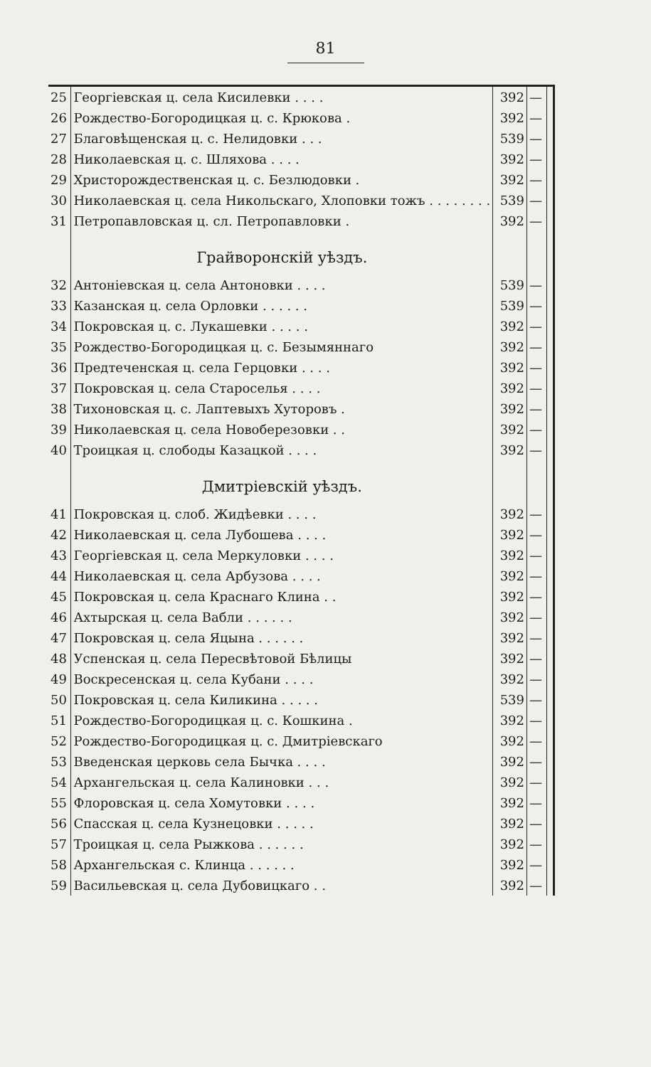81
| 25 | Георгіевская ц. села Кисилевки . . . . | 392 | — | |
| 26 | Рождество-Богородицкая ц. с. Крюкова . | 392 | — | |
| 27 | Благовѣщенская ц. с. Нелидовки . . . | 539 | — | |
| 28 | Николаевская ц. с. Шляхова . . . . | 392 | — | |
| 29 | Христорождественская ц. с. Безлюдовки . | 392 | — | |
| 30 | Николаевская ц. села Никольскаго, Хлоповки тожъ . . . . . . . . | 539 | — | |
| 31 | Петропавловская ц. сл. Петропавловки . | 392 | — | |
| | Грайворонскій уѣздъ. | | | |
| 32 | Антоніевская ц. села Антоновки . . . . | 539 | — | |
| 33 | Казанская ц. села Орловки . . . . . . | 539 | — | |
| 34 | Покровская ц. с. Лукашевки . . . . . | 392 | — | |
| 35 | Рождество-Богородицкая ц. с. Безымяннаго | 392 | — | |
| 36 | Предтеченская ц. села Герцовки . . . . | 392 | — | |
| 37 | Покровская ц. села Староселья . . . . | 392 | — | |
| 38 | Тихоновская ц. с. Лаптевыхъ Хуторовъ . | 392 | — | |
| 39 | Николаевская ц. села Новоберезовки . . | 392 | — | |
| 40 | Троицкая ц. слободы Казацкой . . . . | 392 | — | |
| | Дмитріевскій уѣздъ. | | | |
| 41 | Покровская ц. слоб. Жидѣевки . . . . | 392 | — | |
| 42 | Николаевская ц. села Лубошева . . . . | 392 | — | |
| 43 | Георгіевская ц. села Меркуловки . . . . | 392 | — | |
| 44 | Николаевская ц. села Арбузова . . . . | 392 | — | |
| 45 | Покровская ц. села Краснаго Клина . . | 392 | — | |
| 46 | Ахтырская ц. села Вабли . . . . . . | 392 | — | |
| 47 | Покровская ц. села Яцына . . . . . . | 392 | — | |
| 48 | Успенская ц. села Пересвѣтовой Бѣлицы | 392 | — | |
| 49 | Воскресенская ц. села Кубани . . . . | 392 | — | |
| 50 | Покровская ц. села Киликина . . . . . | 539 | — | |
| 51 | Рождество-Богородицкая ц. с. Кошкина . | 392 | — | |
| 52 | Рождество-Богородицкая ц. с. Дмитріевскаго | 392 | — | |
| 53 | Введенская церковь села Бычка . . . . | 392 | — | |
| 54 | Архангельская ц. села Калиновки . . . | 392 | — | |
| 55 | Флоровская ц. села Хомутовки . . . . | 392 | — | |
| 56 | Спасская ц. села Кузнецовки . . . . . | 392 | — | |
| 57 | Троицкая ц. села Рыжкова . . . . . . | 392 | — | |
| 58 | Архангельская с. Клинца . . . . . . | 392 | — | |
| 59 | Васильевская ц. села Дубовицкаго . . | 392 | — | |